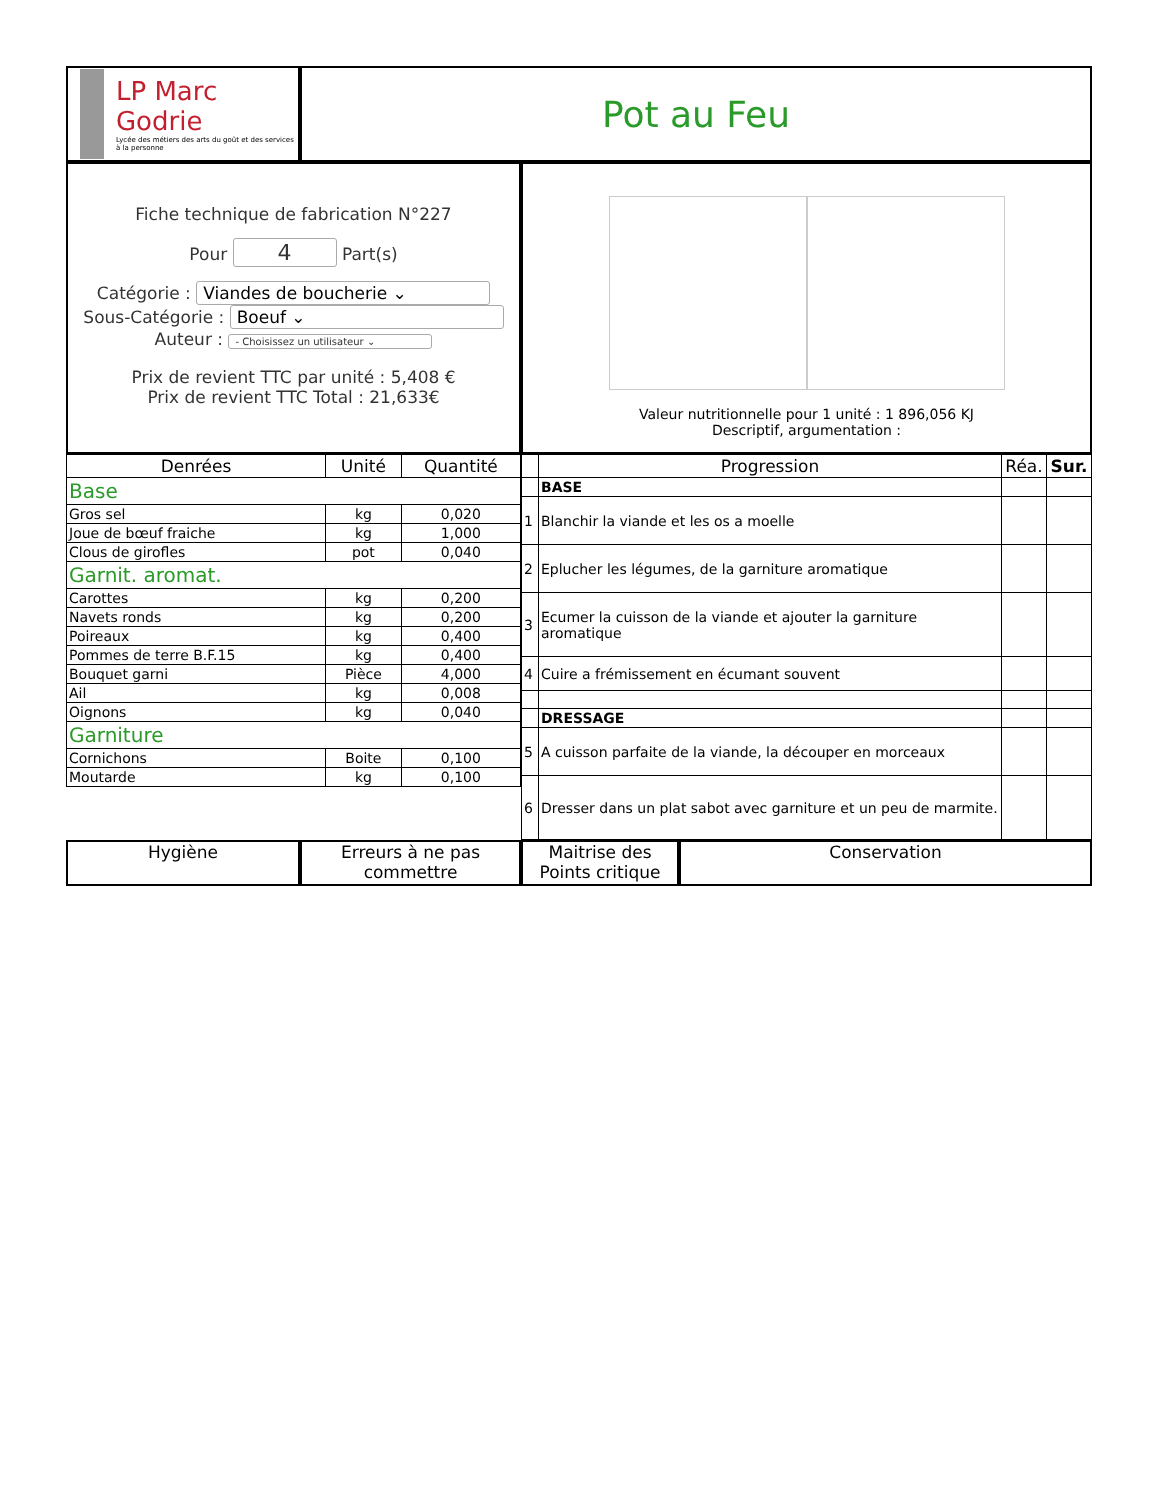LP Marc Godrie
Lycée des métiers des arts du goût et des services à la personne
Pot au Feu
Fiche technique de fabrication N°227
Pour 4 Part(s)
Catégorie : Viandes de boucherie ⌄
Sous-Catégorie : Boeuf ⌄
Auteur : - Choisissez un utilisateur ⌄
Prix de revient TTC par unité : 5,408 €
Prix de revient TTC Total : 21,633€
Valeur nutritionnelle pour 1 unité : 1 896,056 KJ
Descriptif, argumentation :
| Denrées | Unité | Quantité |
| --- | --- | --- |
| Base | | |
| Gros sel | kg | 0,020 |
| Joue de bœuf fraiche | kg | 1,000 |
| Clous de girofles | pot | 0,040 |
| Garnit. aromat. | | |
| Carottes | kg | 0,200 |
| Navets ronds | kg | 0,200 |
| Poireaux | kg | 0,400 |
| Pommes de terre B.F.15 | kg | 0,400 |
| Bouquet garni | Pièce | 4,000 |
| Ail | kg | 0,008 |
| Oignons | kg | 0,040 |
| Garniture | | |
| Cornichons | Boite | 0,100 |
| Moutarde | kg | 0,100 |
| | Progression | Réa. | Sur. |
| --- | --- | --- | --- |
| | BASE | | |
| 1 | Blanchir la viande et les os a moelle | | |
| 2 | Eplucher les légumes, de la garniture aromatique | | |
| 3 | Ecumer la cuisson de la viande et ajouter la garniture aromatique | | |
| 4 | Cuire a frémissement en écumant souvent | | |
| | DRESSAGE | | |
| 5 | A cuisson parfaite de la viande, la découper en morceaux | | |
| 6 | Dresser dans un plat sabot avec garniture et un peu de marmite. | | |
Hygiène Erreurs à ne pas commettre
Maitrise des Points critique
Conservation